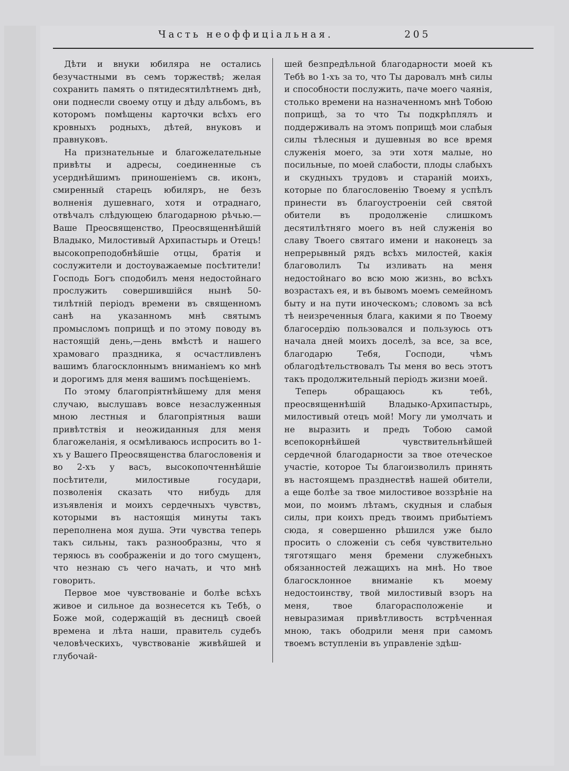Часть неоффиціальная. 205
Дѣти и внуки юбиляра не остались безучастными въ семъ торжествѣ; желая сохранить память о пятидесятилѣтнемъ днѣ, они поднесли своему отцу и дѣду альбомъ, въ которомъ помѣщены карточки всѣхъ его кровныхъ родныхъ, дѣтей, внуковъ и правнуковъ.
На признательные и благожелательные привѣты и адресы, соединенные съ усерднѣйшимъ приношеніемъ св. иконъ, смиренный старецъ юбиляръ, не безъ волненія душевнаго, хотя и отраднаго, отвѣчалъ слѣдующею благодарною рѣчью.—Ваше Преосвященство, Преосвященнѣйшій Владыко, Милостивый Архипастырь и Отецъ! высокопреподобнѣйшіе отцы, братія и сослужители и достоуважаемые посѣтители! Господь Богъ сподобилъ меня недостойнаго прослужить совершившійся нынѣ 50-тилѣтній періодъ времени въ священномъ санѣ на указанномъ мнѣ святымъ промысломъ поприщѣ и по этому поводу въ настоящій день,—день вмѣстѣ и нашего храмоваго праздника, я осчастливленъ вашимъ благосклоннымъ вниманіемъ ко мнѣ и дорогимъ для меня вашимъ посѣщеніемъ.
По этому благопріятнѣйшему для меня случаю, выслушавъ вовсе незаслуженныя мною лестныя и благопріятныя ваши привѣтствія и неожиданныя для меня благожеланія, я осмѣливаюсь испросить во 1-хъ у Вашего Преосвященства благословенія и во 2-хъ у васъ, высокопочтеннѣйшіе посѣтители, милостивые государи, позволенія сказать что нибудь для изъявленія и моихъ сердечныхъ чувствъ, которыми въ настоящія минуты такъ переполнена моя душа. Эти чувства теперь такъ сильны, такъ разнообразны, что я теряюсь въ соображеніи и до того смущенъ, что незнаю съ чего начать, и что мнѣ говорить.
Первое мое чувствованіе и болѣе всѣхъ живое и сильное да вознесется къ Тебѣ, о Боже мой, содержащій въ десницѣ своей времена и лѣта наши, правитель судебъ человѣческихъ, чувствованіе живѣйшей и глубочай-
шей безпредѣльной благодарности моей къ Тебѣ во 1-хъ за то, что Ты даровалъ мнѣ силы и способности послужить, паче моего чаянія, столько времени на назначенномъ мнѣ Тобою поприщѣ, за то что Ты подкрѣплялъ и поддерживалъ на этомъ поприщѣ мои слабыя силы тѣлесныя и душевныя во все время служенія моего, за эти хотя малые, но посильные, по моей слабости, плоды слабыхъ и скудныхъ трудовъ и стараній моихъ, которые по благословенію Твоему я успѣлъ принести въ благоустроеніи сей святой обители въ продолженіе слишкомъ десятилѣтняго моего въ ней служенія во славу Твоего святаго имени и наконецъ за непрерывный рядъ всѣхъ милостей, какія благоволилъ Ты изливать на меня недостойнаго во всю мою жизнь, во всѣхъ возрастахъ ея, и въ бывомъ моемъ семейномъ быту и на пути иноческомъ; словомъ за всѣ тѣ неизреченныя блага, какими я по Твоему благосердію пользовался и пользуюсь отъ начала дней моихъ доселѣ, за все, за все, благодарю Тебя, Господи, чѣмъ облагодѣтельствовалъ Ты меня во весь этотъ такъ продолжительный періодъ жизни моей.
Теперь обращаюсь къ тебѣ, преосвященнѣшій Владыко-Архипастырь, милостивый отецъ мой! Могу ли умолчать и не выразить и предъ Тобою самой всепокорнѣйшей чувствительнѣйшей сердечной благодарности за твое отеческое участіе, которое Ты благоизволилъ принять въ настоящемъ празднествѣ нашей обители, а еще болѣе за твое милостивое воззрѣніе на мои, по моимъ лѣтамъ, скудныя и слабыя силы, при коихъ предъ твоимъ прибытіемъ сюда, я совершенно рѣшился уже было просить о сложеніи съ себя чувствительно тяготящаго меня бремени служебныхъ обязанностей лежащихъ на мнѣ. Но твое благосклонное вниманіе къ моему недостоинству, твой милостивый взоръ на меня, твое благорасположеніе и невыразимая привѣтливость встрѣченная мною, такъ ободрили меня при самомъ твоемъ вступленіи въ управленіе здѣш-